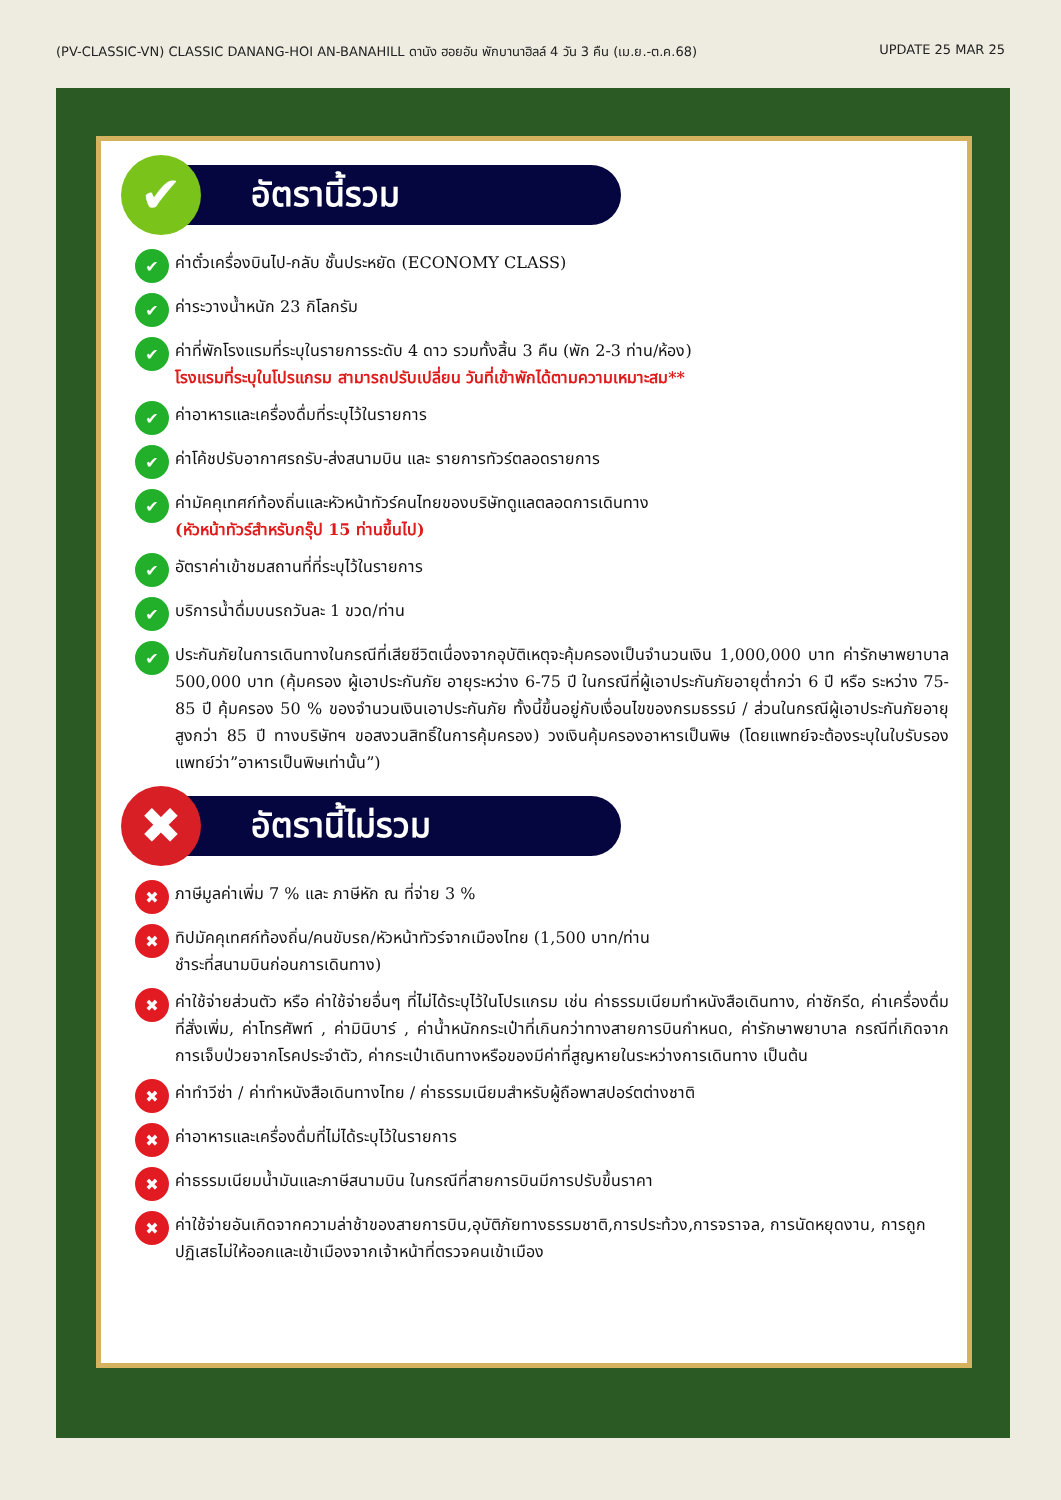(PV-CLASSIC-VN) CLASSIC DANANG-HOI AN-BANAHILL ดานัง ฮอยอัน พักบานาฮิลล์ 4 วัน 3 คืน (เม.ย.-ต.ค.68) UPDATE 25 MAR 25
✔
อัตรานี้รวม
✔
ค่าตั๋วเครื่องบินไป-กลับ ชั้นประหยัด (ECONOMY CLASS)
✔
ค่าระวางน้ำหนัก 23 กิโลกรัม
✔
ค่าที่พักโรงแรมที่ระบุในรายการระดับ 4 ดาว รวมทั้งสิ้น 3 คืน (พัก 2-3 ท่าน/ห้อง)
โรงแรมที่ระบุในโปรแกรม สามารถปรับเปลี่ยน วันที่เข้าพักได้ตามความเหมาะสม**
✔
ค่าอาหารและเครื่องดื่มที่ระบุไว้ในรายการ
✔
ค่าโค้ชปรับอากาศรถรับ-ส่งสนามบิน และ รายการทัวร์ตลอดรายการ
✔
ค่ามัคคุเทศก์ท้องถิ่นและหัวหน้าทัวร์คนไทยของบริษัทดูแลตลอดการเดินทาง
(หัวหน้าทัวร์สำหรับกรุ๊ป 15 ท่านขึ้นไป)
✔
อัตราค่าเข้าชมสถานที่ที่ระบุไว้ในรายการ
✔
บริการน้ำดื่มบนรถวันละ 1 ขวด/ท่าน
✔
ประกันภัยในการเดินทางในกรณีที่เสียชีวิตเนื่องจากอุบัติเหตุจะคุ้มครองเป็นจำนวนเงิน 1,000,000 บาท ค่ารักษาพยาบาล 500,000 บาท (คุ้มครอง ผู้เอาประกันภัย อายุระหว่าง 6-75 ปี ในกรณีที่ผู้เอาประกันภัยอายุต่ำกว่า 6 ปี หรือ ระหว่าง 75-85 ปี คุ้มครอง 50 % ของจำนวนเงินเอาประกันภัย ทั้งนี้ขึ้นอยู่กับเงื่อนไขของกรมธรรม์ / ส่วนในกรณีผู้เอาประกันภัยอายุสูงกว่า 85 ปี ทางบริษัทฯ ขอสงวนสิทธิ์ในการคุ้มครอง) วงเงินคุ้มครองอาหารเป็นพิษ (โดยแพทย์จะต้องระบุในใบรับรองแพทย์ว่า”อาหารเป็นพิษเท่านั้น”)
✖
อัตรานี้ไม่รวม
✖
ภาษีมูลค่าเพิ่ม 7 % และ ภาษีหัก ณ ที่จ่าย 3 %
✖
ทิปมัคคุเทศก์ท้องถิ่น/คนขับรถ/หัวหน้าทัวร์จากเมืองไทย (1,500 บาท/ท่าน
ชำระที่สนามบินก่อนการเดินทาง)
✖
ค่าใช้จ่ายส่วนตัว หรือ ค่าใช้จ่ายอื่นๆ ที่ไม่ได้ระบุไว้ในโปรแกรม เช่น ค่าธรรมเนียมทำหนังสือเดินทาง, ค่าซักรีด, ค่าเครื่องดื่มที่สั่งเพิ่ม, ค่าโทรศัพท์ , ค่ามินิบาร์ , ค่าน้ำหนักกระเป๋าที่เกินกว่าทางสายการบินกำหนด, ค่ารักษาพยาบาล กรณีที่เกิดจากการเจ็บป่วยจากโรคประจำตัว, ค่ากระเป๋าเดินทางหรือของมีค่าที่สูญหายในระหว่างการเดินทาง เป็นต้น
✖
ค่าทำวีซ่า / ค่าทำหนังสือเดินทางไทย / ค่าธรรมเนียมสำหรับผู้ถือพาสปอร์ตต่างชาติ
✖
ค่าอาหารและเครื่องดื่มที่ไม่ได้ระบุไว้ในรายการ
✖
ค่าธรรมเนียมน้ำมันและภาษีสนามบิน ในกรณีที่สายการบินมีการปรับขึ้นราคา
✖
ค่าใช้จ่ายอันเกิดจากความล่าช้าของสายการบิน,อุบัติภัยทางธรรมชาติ,การประท้วง,การจราจล, การนัดหยุดงาน, การถูกปฏิเสธไม่ให้ออกและเข้าเมืองจากเจ้าหน้าที่ตรวจคนเข้าเมือง